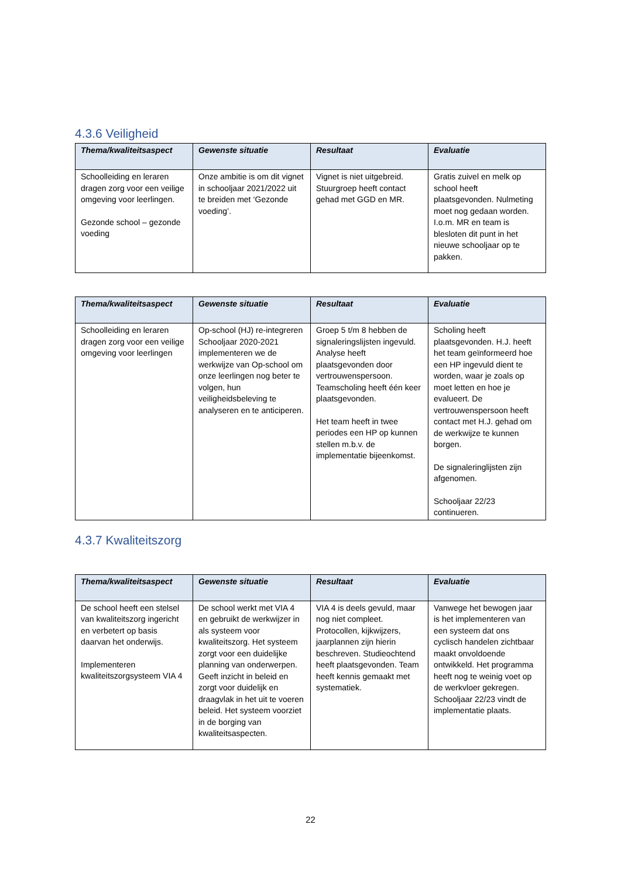4.3.6 Veiligheid
| Thema/kwaliteitsaspect | Gewenste situatie | Resultaat | Evaluatie |
| --- | --- | --- | --- |
| Schoolleiding en leraren dragen zorg voor een veilige omgeving voor leerlingen. Gezonde school – gezonde voeding | Onze ambitie is om dit vignet in schooljaar 2021/2022 uit te breiden met ‘Gezonde voeding’. | Vignet is niet uitgebreid. Stuurgroep heeft contact gehad met GGD en MR. | Gratis zuivel en melk op school heeft plaatsgevonden. Nulmeting moet nog gedaan worden. I.o.m. MR en team is blesloten dit punt in het nieuwe schooljaar op te pakken. |
| Thema/kwaliteitsaspect | Gewenste situatie | Resultaat | Evaluatie |
| --- | --- | --- | --- |
| Schoolleiding en leraren dragen zorg voor een veilige omgeving voor leerlingen | Op-school (HJ) re-integreren Schooljaar 2020-2021 implementeren we de werkwijze van Op-school om onze leerlingen nog beter te volgen, hun veiligheidsbeleving te analyseren en te anticiperen. | Groep 5 t/m 8 hebben de signaleringslijsten ingevuld. Analyse heeft plaatsgevonden door vertrouwenspersoon. Teamscholing heeft één keer plaatsgevonden. Het team heeft in twee periodes een HP op kunnen stellen m.b.v. de implementatie bijeenkomst. | Scholing heeft plaatsgevonden. H.J. heeft het team geïnformeerd hoe een HP ingevuld dient te worden, waar je zoals op moet letten en hoe je evalueert. De vertrouwenspersoon heeft contact met H.J. gehad om de werkwijze te kunnen borgen. De signaleringlijsten zijn afgenomen. Schooljaar 22/23 continueren. |
4.3.7 Kwaliteitszorg
| Thema/kwaliteitsaspect | Gewenste situatie | Resultaat | Evaluatie |
| --- | --- | --- | --- |
| De school heeft een stelsel van kwaliteitszorg ingericht en verbetert op basis daarvan het onderwijs. Implementeren kwaliteitszorgsysteem VIA 4 | De school werkt met VIA 4 en gebruikt de werkwijzer in als systeem voor kwaliteitszorg. Het systeem zorgt voor een duidelijke planning van onderwerpen. Geeft inzicht in beleid en zorgt voor duidelijk en draagvlak in het uit te voeren beleid. Het systeem voorziet in de borging van kwaliteitsaspecten. | VIA 4 is deels gevuld, maar nog niet compleet. Protocollen, kijkwijzers, jaarplannen zijn hierin beschreven. Studieochtend heeft plaatsgevonden. Team heeft kennis gemaakt met systematiek. | Vanwege het bewogen jaar is het implementeren van een systeem dat ons cyclisch handelen zichtbaar maakt onvoldoende ontwikkeld. Het programma heeft nog te weinig voet op de werkvloer gekregen. Schooljaar 22/23 vindt de implementatie plaats. |
22